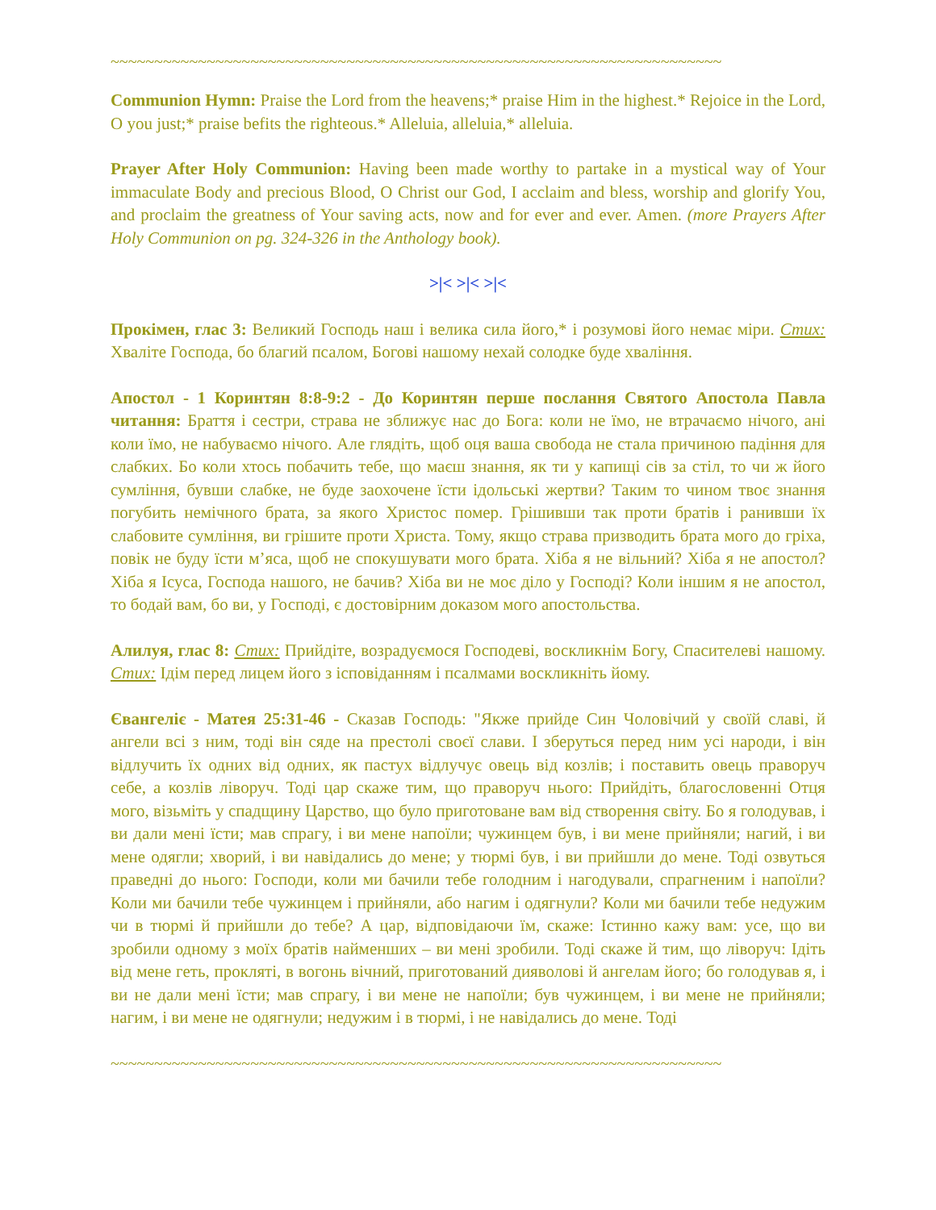~~~~~~~~~~~~~~~~~~~~~~~~~~~~~~~~~~~~~~~~~~~~~~~~~~~~~~~~~~~~~~~~~~~~~~
Communion Hymn: Praise the Lord from the heavens;* praise Him in the highest.* Rejoice in the Lord, O you just;* praise befits the righteous.* Alleluia, alleluia,* alleluia.
Prayer After Holy Communion: Having been made worthy to partake in a mystical way of Your immaculate Body and precious Blood, O Christ our God, I acclaim and bless, worship and glorify You, and proclaim the greatness of Your saving acts, now and for ever and ever. Amen. (more Prayers After Holy Communion on pg. 324-326 in the Anthology book).
>|< >|< >|<
Прокімен, глас 3: Великий Господь наш і велика сила його,* і розумові його немає міри. Стих: Хваліте Господа, бо благий псалом, Богові нашому нехай солодке буде хваління.
Апостол - 1 Коринтян 8:8-9:2 - До Коринтян перше послання Святого Апостола Павла читання: Браття і сестри, страва не зближує нас до Бога: коли не їмо, не втрачаємо нічого, ані коли їмо, не набуваємо нічого. Але глядіть, щоб оця ваша свобода не стала причиною падіння для слабких. Бо коли хтось побачить тебе, що маєш знання, як ти у капищі сів за стіл, то чи ж його сумління, бувши слабке, не буде заохочене їсти ідольські жертви? Таким то чином твоє знання погубить немічного брата, за якого Христос помер. Грішивши так проти братів і ранивши їх слабовите сумління, ви грішите проти Христа. Тому, якщо страва призводить брата мого до гріха, повік не буду їсти м’яса, щоб не спокушувати мого брата. Хіба я не вільний? Хіба я не апостол? Хіба я Ісуса, Господа нашого, не бачив? Хіба ви не моє діло у Господі? Коли іншим я не апостол, то бодай вам, бо ви, у Господі, є достовірним доказом мого апостольства.
Алилуя, глас 8: Стих: Прийдіте, возрадуємося Господеві, воскликнім Богу, Спасителеві нашому. Стих: Ідім перед лицем його з ісповіданням і псалмами воскликніть йому.
Євангеліє - Матея 25:31-46 - Сказав Господь: "Якже прийде Син Чоловічий у своїй славі, й ангели всі з ним, тоді він сяде на престолі своєї слави. І зберуться перед ним усі народи, і він відлучить їх одних від одних, як пастух відлучує овець від козлів; і поставить овець праворуч себе, а козлів ліворуч. Тоді цар скаже тим, що праворуч нього: Прийдіть, благословенні Отця мого, візьміть у спадщину Царство, що було приготоване вам від створення світу. Бо я голодував, і ви дали мені їсти; мав спрагу, і ви мене напоїли; чужинцем був, і ви мене прийняли; нагий, і ви мене одягли; хворий, і ви навідались до мене; у тюрмі був, і ви прийшли до мене. Тоді озвуться праведні до нього: Господи, коли ми бачили тебе голодним і нагодували, спрагненим і напоїли? Коли ми бачили тебе чужинцем і прийняли, або нагим і одягнули? Коли ми бачили тебе недужим чи в тюрмі й прийшли до тебе? А цар, відповідаючи їм, скаже: Істинно кажу вам: усе, що ви зробили одному з моїх братів найменших – ви мені зробили. Тоді скаже й тим, що ліворуч: Ідіть від мене геть, прокляті, в вогонь вічний, приготований дияволові й ангелам його; бо голодував я, і ви не дали мені їсти; мав спрагу, і ви мене не напоїли; був чужинцем, і ви мене не прийняли; нагим, і ви мене не одягнули; недужим і в тюрмі, і не навідались до мене. Тоді
~~~~~~~~~~~~~~~~~~~~~~~~~~~~~~~~~~~~~~~~~~~~~~~~~~~~~~~~~~~~~~~~~~~~~~